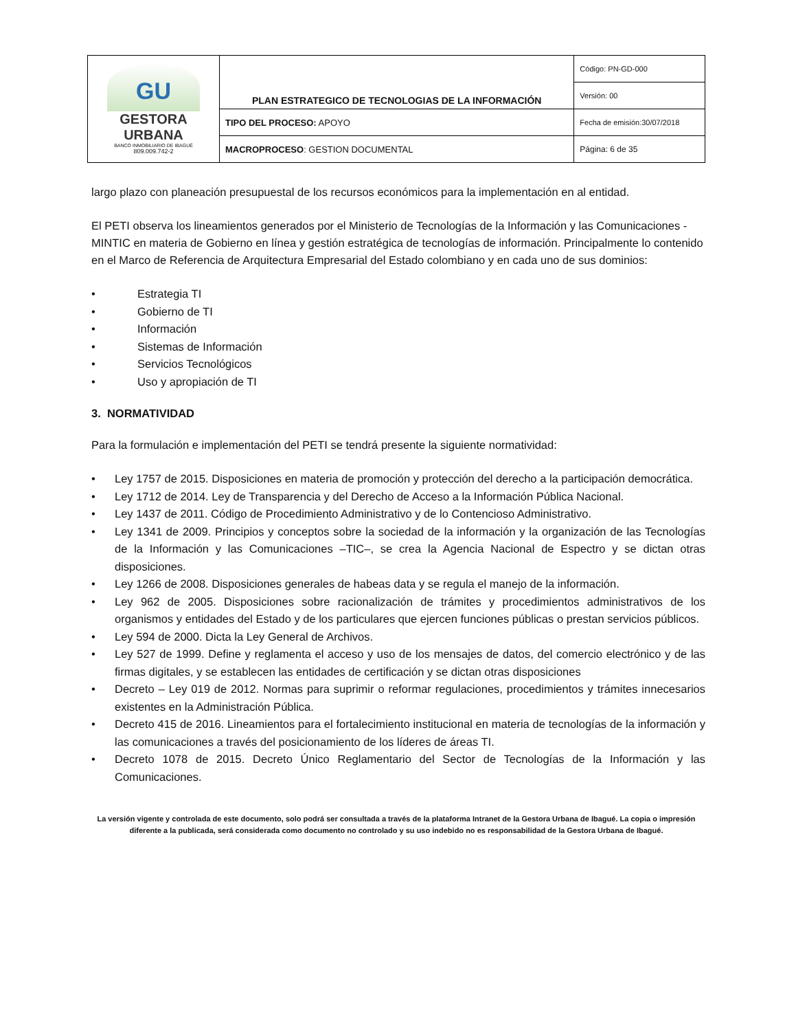| GU GESTORA URBANA BANCO INMOBILIARIO DE IBAGUÉ 809.009.742-2 | PLAN ESTRATEGICO DE TECNOLOGIAS DE LA INFORMACIÓN | Código: PN-GD-000 |
| | | Versión: 00 |
| | TIPO DEL PROCESO: APOYO | Fecha de emisión:30/07/2018 |
| | MACROPROCESO : GESTION DOCUMENTAL | Página: 6 de 35 |
largo plazo con planeación presupuestal de los recursos económicos para la implementación en al entidad.
El PETI observa los lineamientos generados por el Ministerio de Tecnologías de la Información y las Comunicaciones -MINTIC en materia de Gobierno en línea y gestión estratégica de tecnologías de información. Principalmente lo contenido en el Marco de Referencia de Arquitectura Empresarial del Estado colombiano y en cada uno de sus dominios:
• Estrategia TI
• Gobierno de TI
• Información
• Sistemas de Información
• Servicios Tecnológicos
• Uso y apropiación de TI
3. NORMATIVIDAD
Para la formulación e implementación del PETI se tendrá presente la siguiente normatividad:
• Ley 1757 de 2015. Disposiciones en materia de promoción y protección del derecho a la participación democrática.
• Ley 1712 de 2014. Ley de Transparencia y del Derecho de Acceso a la Información Pública Nacional.
• Ley 1437 de 2011. Código de Procedimiento Administrativo y de lo Contencioso Administrativo.
• Ley 1341 de 2009. Principios y conceptos sobre la sociedad de la información y la organización de las Tecnologías de la Información y las Comunicaciones –TIC–, se crea la Agencia Nacional de Espectro y se dictan otras disposiciones.
• Ley 1266 de 2008. Disposiciones generales de habeas data y se regula el manejo de la información.
• Ley 962 de 2005. Disposiciones sobre racionalización de trámites y procedimientos administrativos de los organismos y entidades del Estado y de los particulares que ejercen funciones públicas o prestan servicios públicos.
• Ley 594 de 2000. Dicta la Ley General de Archivos.
• Ley 527 de 1999. Define y reglamenta el acceso y uso de los mensajes de datos, del comercio electrónico y de las firmas digitales, y se establecen las entidades de certificación y se dictan otras disposiciones
• Decreto – Ley 019 de 2012. Normas para suprimir o reformar regulaciones, procedimientos y trámites innecesarios existentes en la Administración Pública.
• Decreto 415 de 2016. Lineamientos para el fortalecimiento institucional en materia de tecnologías de la información y las comunicaciones a través del posicionamiento de los líderes de áreas TI.
• Decreto 1078 de 2015. Decreto Único Reglamentario del Sector de Tecnologías de la Información y las Comunicaciones.
La versión vigente y controlada de este documento, solo podrá ser consultada a través de la plataforma Intranet de la Gestora Urbana de Ibagué. La copia o impresión diferente a la publicada, será considerada como documento no controlado y su uso indebido no es responsabilidad de la Gestora Urbana de Ibagué.